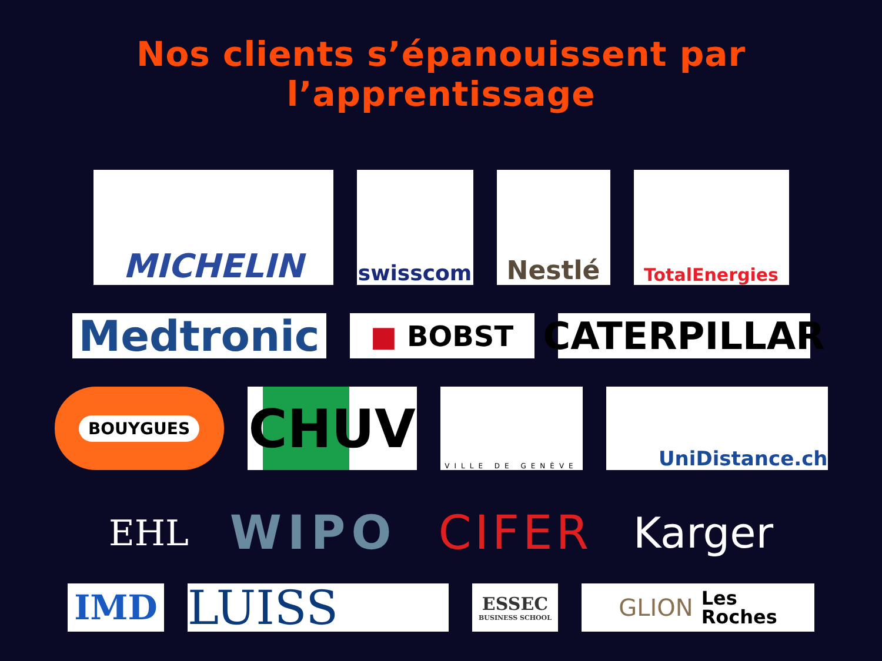Nos clients s’épanouissent par l’apprentissage
MICHELIN
swisscom
Nestlé
TotalEnergies
Medtronic
■ BOBST
CATERPILLAR
BOUYGUES
CHUV
VILLE DE GENÈVE
UniDistance.ch
EHL
WIPO CIFER Karger
IMD
LUISS
ESSEC
BUSINESS SCHOOL
GLION Les
Roches